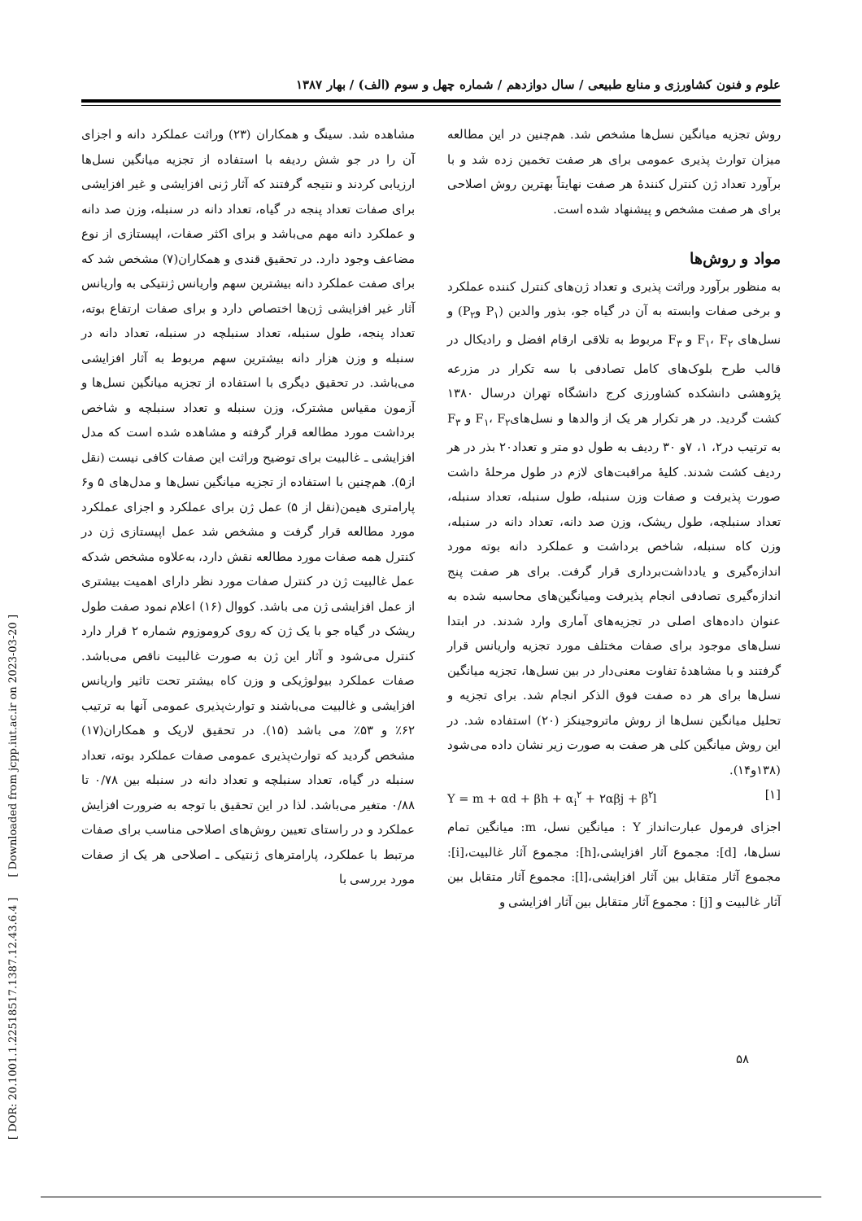علوم و فنون کشاورزی و منابع طبیعی / سال دوازدهم / شماره چهل و سوم (الف) / بهار ۱۳۸۷
مشاهده شد. سینگ و همکاران (۲۳) وراثت عملکرد دانه و اجزای آن را در جو شش ردیفه با استفاده از تجزیه میانگین نسل‌ها ارزیابی کردند و نتیجه گرفتند که آثار ژنی افزایشی و غیر افزایشی برای صفات تعداد پنجه در گیاه، تعداد دانه در سنبله، وزن صد دانه و عملکرد دانه مهم می‌باشد و برای اکثر صفات، اپیستازی از نوع مضاعف وجود دارد. در تحقیق قندی و همکاران(۷) مشخص شد که برای صفت عملکرد دانه بیشترین سهم واریانس ژنتیکی به واریانس آثار غیر افزایشی ژن‌ها اختصاص دارد و برای صفات ارتفاع بوته، تعداد پنجه، طول سنبله، تعداد سنبلچه در سنبله، تعداد دانه در سنبله و وزن هزار دانه بیشترین سهم مربوط به آثار افزایشی می‌باشد. در تحقیق دیگری با استفاده از تجزیه میانگین نسل‌ها و آزمون مقیاس مشترک، وزن سنبله و تعداد سنبلچه و شاخص برداشت مورد مطالعه قرار گرفته و مشاهده شده است که مدل افزایشی ـ غالبیت برای توضیح وراثت این صفات کافی نیست (نقل از۵). هم‌چنین با استفاده از تجزیه میانگین نسل‌ها و مدل‌های ۵ و۶ پارامتری هیمن(نقل از ۵) عمل ژن برای عملکرد و اجزای عملکرد مورد مطالعه قرار گرفت و مشخص شد عمل اپیستازی ژن در کنترل همه صفات مورد مطالعه نقش دارد، به‌علاوه مشخص شدکه عمل غالبیت ژن در کنترل صفات مورد نظر دارای اهمیت بیشتری از عمل افزایشی ژن می باشد. کووال (۱۶) اعلام نمود صفت طول ریشک در گیاه جو با یک ژن که روی کروموزوم شماره ۲ قرار دارد کنترل می‌شود و آثار این ژن به صورت غالبیت ناقص می‌باشد. صفات عملکرد بیولوژیکی و وزن کاه بیشتر تحت تاثیر واریانس افزایشی و غالبیت می‌باشند و توارث‌پذیری عمومی آنها به ترتیب ۶۲٪ و ۵۳٪ می باشد (۱۵). در تحقیق لاریک و همکاران(۱۷) مشخص گردید که توارث‌پذیری عمومی صفات عملکرد بوته، تعداد سنبله در گیاه، تعداد سنبلچه و تعداد دانه در سنبله بین ۰/۷۸ تا ۰/۸۸ متغیر می‌باشد. لذا در این تحقیق با توجه به ضرورت افزایش عملکرد و در راستای تعیین روش‌های اصلاحی مناسب برای صفات مرتبط با عملکرد، پارامترهای ژنتیکی ـ اصلاحی هر یک از صفات مورد بررسی با
روش تجزیه میانگین نسل‌ها مشخص شد. هم‌چنین در این مطالعه میزان توارث پذیری عمومی برای هر صفت تخمین زده شد و با برآورد تعداد ژن کنترل کنندهٔ هر صفت نهایتاً بهترین روش اصلاحی برای هر صفت مشخص و پیشنهاد شده است.
مواد و روش‌ها
به منظور برآورد وراثت پذیری و تعداد ژن‌های کنترل کننده عملکرد و برخی صفات وابسته به آن در گیاه جو، بذور والدین (P<sub>۱</sub> وP<sub>۲</sub>) و نسل‌های F<sub>۱</sub>، F<sub>۲</sub> و F<sub>۳</sub> مربوط به تلاقی ارقام افضل و رادیکال در قالب طرح بلوک‌های کامل تصادفی با سه تکرار در مزرعه پژوهشی دانشکده کشاورزی کرج دانشگاه تهران درسال ۱۳۸۰ کشت گردید. در هر تکرار هر یک از والدها و نسل‌هایF<sub>۱</sub>، F<sub>۲</sub> و F<sub>۳</sub> به ترتیب در۲، ۱، ۷و ۳۰ ردیف به طول دو متر و تعداد۲۰ بذر در هر ردیف کشت شدند. کلیهٔ مراقبت‌های لازم در طول مرحلهٔ داشت صورت پذیرفت و صفات وزن سنبله، طول سنبله، تعداد سنبله، تعداد سنبلچه، طول ریشک، وزن صد دانه، تعداد دانه در سنبله، وزن کاه سنبله، شاخص برداشت و عملکرد دانه بوته مورد اندازه‌گیری و یادداشت‌برداری قرار گرفت. برای هر صفت پنج اندازه‌گیری تصادفی انجام پذیرفت ومیانگین‌های محاسبه شده به عنوان داده‌های اصلی در تجزیه‌های آماری وارد شدند. در ابتدا نسل‌های موجود برای صفات مختلف مورد تجزیه واریانس قرار گرفتند و با مشاهدهٔ تفاوت معنی‌دار در بین نسل‌ها، تجزیه میانگین نسل‌ها برای هر ده صفت فوق الذکر انجام شد. برای تجزیه و تحلیل میانگین نسل‌ها از روش ماتروجینکز (۲۰) استفاده شد. در این روش میانگین کلی هر صفت به صورت زیر نشان داده می‌شود (۱۳۸و۱۴).
Y = m + αd + βh + α<sub>i</sub><sup>۲</sup> + ۲αβj + β<sup>۲</sup>l [۱]
اجزای فرمول عبارت‌انداز Y : میانگین نسل، m: میانگین تمام نسل‌ها، [d]: مجموع آثار افزایشی،[h]: مجموع آثار غالبیت،[i]: مجموع آثار متقابل بین آثار افزایشی،[l]: مجموع آثار متقابل بین آثار غالبیت و [j] : مجموع آثار متقابل بین آثار افزایشی و
[ DOR: 20.1001.1.22518517.1387.12.43.6.4 ] [ Downloaded from jcpp.iut.ac.ir on 2023-03-20 ]
۵۸